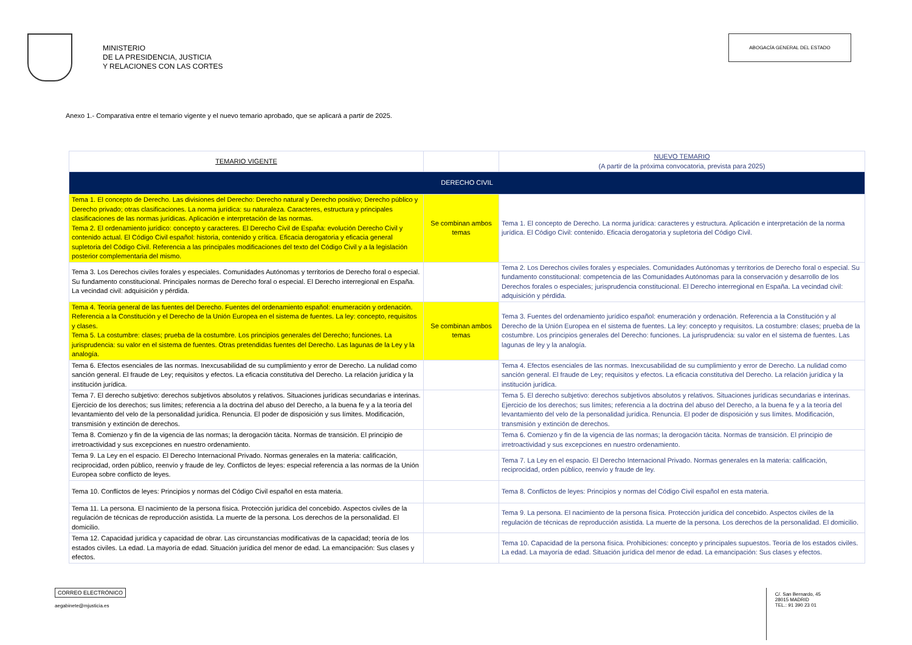MINISTERIO
DE LA PRESIDENCIA, JUSTICIA
Y RELACIONES CON LAS CORTES
ABOGACÍA GENERAL DEL ESTADO
Anexo 1.- Comparativa entre el temario vigente y el nuevo temario aprobado, que se aplicará a partir de 2025.
| TEMARIO VIGENTE | | NUEVO TEMARIO (A partir de la próxima convocatoria, prevista para 2025) |
| DERECHO CIVIL | | |
| Tema 1. El concepto de Derecho. Las divisiones del Derecho: Derecho natural y Derecho positivo; Derecho público y Derecho privado; otras clasificaciones. La norma jurídica: su naturaleza. Caracteres, estructura y principales clasificaciones de las normas jurídicas. Aplicación e interpretación de las normas. Tema 2. El ordenamiento jurídico: concepto y caracteres. El Derecho Civil de España: evolución Derecho Civil y contenido actual. El Código Civil español: historia, contenido y crítica. Eficacia derogatoria y eficacia general supletoria del Código Civil. Referencia a las principales modificaciones del texto del Código Civil y a la legislación posterior complementaria del mismo. | Se combinan ambos temas | Tema 1. El concepto de Derecho. La norma jurídica: caracteres y estructura. Aplicación e interpretación de la norma jurídica. El Código Civil: contenido. Eficacia derogatoria y supletoria del Código Civil. |
| Tema 3. Los Derechos civiles forales y especiales. Comunidades Autónomas y territorios de Derecho foral o especial. Su fundamento constitucional. Principales normas de Derecho foral o especial. El Derecho interregional en España. La vecindad civil: adquisición y pérdida. | | Tema 2. Los Derechos civiles forales y especiales. Comunidades Autónomas y territorios de Derecho foral o especial. Su fundamento constitucional: competencia de las Comunidades Autónomas para la conservación y desarrollo de los Derechos forales o especiales; jurisprudencia constitucional. El Derecho interregional en España. La vecindad civil: adquisición y pérdida. |
| Tema 4. Teoría general de las fuentes del Derecho. Fuentes del ordenamiento español: enumeración y ordenación. Referencia a la Constitución y el Derecho de la Unión Europea en el sistema de fuentes. La ley: concepto, requisitos y clases. Tema 5. La costumbre: clases; prueba de la costumbre. Los principios generales del Derecho; funciones. La jurisprudencia: su valor en el sistema de fuentes. Otras pretendidas fuentes del Derecho. Las lagunas de la Ley y la analogía. | Se combinan ambos temas | Tema 3. Fuentes del ordenamiento jurídico español: enumeración y ordenación. Referencia a la Constitución y al Derecho de la Unión Europea en el sistema de fuentes. La ley: concepto y requisitos. La costumbre: clases; prueba de la costumbre. Los principios generales del Derecho: funciones. La jurisprudencia: su valor en el sistema de fuentes. Las lagunas de ley y la analogía. |
| Tema 6. Efectos esenciales de las normas. Inexcusabilidad de su cumplimiento y error de Derecho. La nulidad como sanción general. El fraude de Ley; requisitos y efectos. La eficacia constitutiva del Derecho. La relación jurídica y la institución jurídica. | | Tema 4. Efectos esenciales de las normas. Inexcusabilidad de su cumplimiento y error de Derecho. La nulidad como sanción general. El fraude de Ley; requisitos y efectos. La eficacia constitutiva del Derecho. La relación jurídica y la institución jurídica. |
| Tema 7. El derecho subjetivo: derechos subjetivos absolutos y relativos. Situaciones jurídicas secundarias e interinas. Ejercicio de los derechos; sus límites; referencia a la doctrina del abuso del Derecho, a la buena fe y a la teoría del levantamiento del velo de la personalidad jurídica. Renuncia. El poder de disposición y sus límites. Modificación, transmisión y extinción de derechos. | | Tema 5. El derecho subjetivo: derechos subjetivos absolutos y relativos. Situaciones jurídicas secundarias e interinas. Ejercicio de los derechos; sus límites; referencia a la doctrina del abuso del Derecho, a la buena fe y a la teoría del levantamiento del velo de la personalidad jurídica. Renuncia. El poder de disposición y sus límites. Modificación, transmisión y extinción de derechos. |
| Tema 8. Comienzo y fin de la vigencia de las normas; la derogación tácita. Normas de transición. El principio de irretroactividad y sus excepciones en nuestro ordenamiento. | | Tema 6. Comienzo y fin de la vigencia de las normas; la derogación tácita. Normas de transición. El principio de irretroactividad y sus excepciones en nuestro ordenamiento. |
| Tema 9. La Ley en el espacio. El Derecho Internacional Privado. Normas generales en la materia: calificación, reciprocidad, orden público, reenvío y fraude de ley. Conflictos de leyes: especial referencia a las normas de la Unión Europea sobre conflicto de leyes. | | Tema 7. La Ley en el espacio. El Derecho Internacional Privado. Normas generales en la materia: calificación, reciprocidad, orden público, reenvío y fraude de ley. |
| Tema 10. Conflictos de leyes: Principios y normas del Código Civil español en esta materia. | | Tema 8. Conflictos de leyes: Principios y normas del Código Civil español en esta materia. |
| Tema 11. La persona. El nacimiento de la persona física. Protección jurídica del concebido. Aspectos civiles de la regulación de técnicas de reproducción asistida. La muerte de la persona. Los derechos de la personalidad. El domicilio. | | Tema 9. La persona. El nacimiento de la persona física. Protección jurídica del concebido. Aspectos civiles de la regulación de técnicas de reproducción asistida. La muerte de la persona. Los derechos de la personalidad. El domicilio. |
| Tema 12. Capacidad jurídica y capacidad de obrar. Las circunstancias modificativas de la capacidad; teoría de los estados civiles. La edad. La mayoría de edad. Situación jurídica del menor de edad. La emancipación: Sus clases y efectos. | | Tema 10. Capacidad de la persona física. Prohibiciones: concepto y principales supuestos. Teoría de los estados civiles. La edad. La mayoría de edad. Situación jurídica del menor de edad. La emancipación: Sus clases y efectos. |
CORREO ELECTRÓNICO
aegabinete@mjusticia.es
C/. San Bernardo, 45
28015 MADRID
TEL.: 91 390 23 01